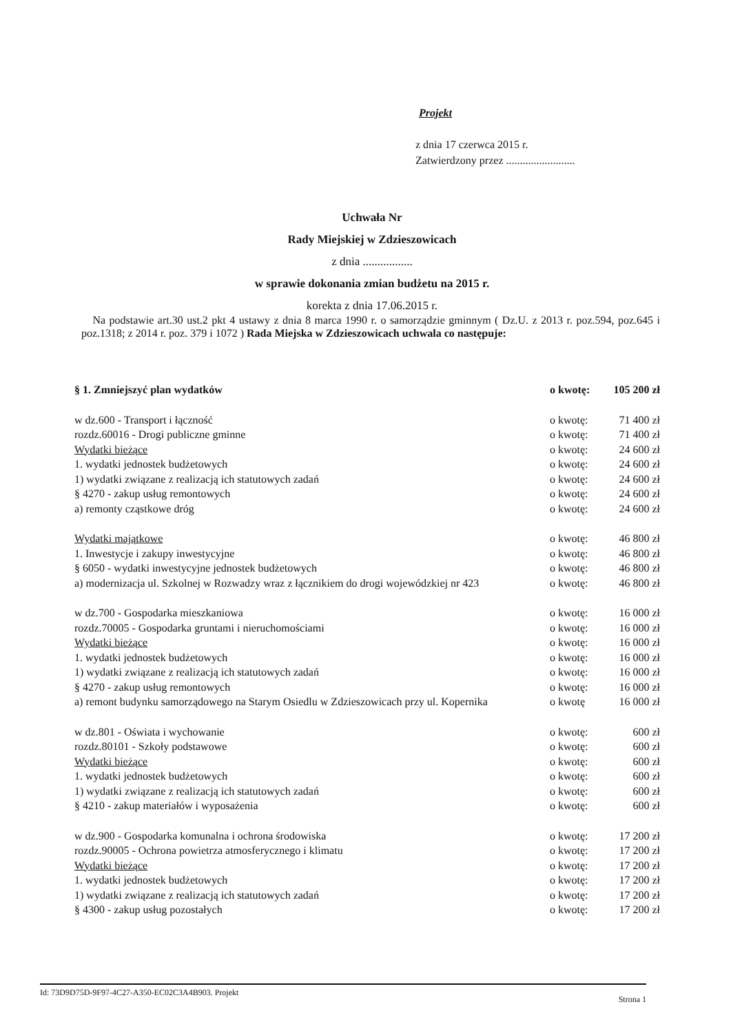Projekt
z dnia 17 czerwca 2015 r.
Zatwierdzony przez .........................
Uchwała Nr
Rady Miejskiej w Zdzieszowicach
z dnia .................
w sprawie dokonania zmian budżetu na 2015 r.
korekta z dnia 17.06.2015 r.
Na podstawie art.30 ust.2 pkt 4 ustawy z dnia 8 marca 1990 r. o samorządzie gminnym ( Dz.U. z 2013 r. poz.594, poz.645 i poz.1318; z 2014 r. poz. 379 i 1072 ) Rada Miejska w Zdzieszowicach uchwala co następuje:
§ 1. Zmniejszyć plan wydatków o kwotę: 105 200 zł
w dz.600 - Transport i łączność o kwotę: 71 400 zł
rozdz.60016 - Drogi publiczne gminne o kwotę: 71 400 zł
Wydatki bieżące o kwotę: 24 600 zł
1. wydatki jednostek budżetowych o kwotę: 24 600 zł
1) wydatki związane z realizacją ich statutowych zadań o kwotę: 24 600 zł
§ 4270 - zakup usług remontowych o kwotę: 24 600 zł
a) remonty cząstkowe dróg o kwotę: 24 600 zł
Wydatki majątkowe o kwotę: 46 800 zł
1. Inwestycje i zakupy inwestycyjne o kwotę: 46 800 zł
§ 6050 - wydatki inwestycyjne jednostek budżetowych o kwotę: 46 800 zł
a) modernizacja ul. Szkolnej w Rozwadzy wraz z łącznikiem do drogi wojewódzkiej nr 423 o kwotę: 46 800 zł
w dz.700 - Gospodarka mieszkaniowa o kwotę: 16 000 zł
rozdz.70005 - Gospodarka gruntami i nieruchomościami o kwotę: 16 000 zł
Wydatki bieżące o kwotę: 16 000 zł
1. wydatki jednostek budżetowych o kwotę: 16 000 zł
1) wydatki związane z realizacją ich statutowych zadań o kwotę: 16 000 zł
§ 4270 - zakup usług remontowych o kwotę: 16 000 zł
a) remont budynku samorządowego na Starym Osiedlu w Zdzieszowicach przy ul. Kopernika o kwotę 16 000 zł
w dz.801 - Oświata i wychowanie o kwotę: 600 zł
rozdz.80101 - Szkoły podstawowe o kwotę: 600 zł
Wydatki bieżące o kwotę: 600 zł
1. wydatki jednostek budżetowych o kwotę: 600 zł
1) wydatki związane z realizacją ich statutowych zadań o kwotę: 600 zł
§ 4210 - zakup materiałów i wyposażenia o kwotę: 600 zł
w dz.900 - Gospodarka komunalna i ochrona środowiska o kwotę: 17 200 zł
rozdz.90005 - Ochrona powietrza atmosferycznego i klimatu o kwotę: 17 200 zł
Wydatki bieżące o kwotę: 17 200 zł
1. wydatki jednostek budżetowych o kwotę: 17 200 zł
1) wydatki związane z realizacją ich statutowych zadań o kwotę: 17 200 zł
§ 4300 - zakup usług pozostałych o kwotę: 17 200 zł
Id: 73D9D75D-9F97-4C27-A350-EC02C3A4B903. Projekt Strona 1